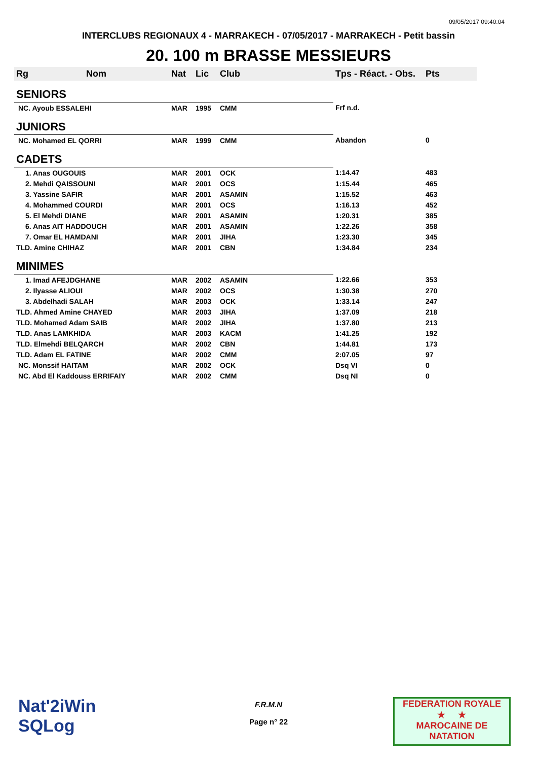09/05/2017 09:40:04
INTERCLUBS REGIONAUX 4 - MARRAKECH - 07/05/2017 - MARRAKECH - Petit bassin
20. 100 m BRASSE MESSIEURS
| Rg | Nom | Nat | Lic | Club | Tps - Réact. - Obs. | Pts |
| --- | --- | --- | --- | --- | --- | --- |
| SENIORS | | | | | | |
| NC. Ayoub ESSALEHI | | MAR | 1995 | CMM | Frf n.d. | |
| JUNIORS | | | | | | |
| NC. Mohamed EL QORRI | | MAR | 1999 | CMM | Abandon | 0 |
| CADETS | | | | | | |
| 1. Anas OUGOUIS | | MAR | 2001 | OCK | 1:14.47 | 483 |
| 2. Mehdi QAISSOUNI | | MAR | 2001 | OCS | 1:15.44 | 465 |
| 3. Yassine SAFIR | | MAR | 2001 | ASAMIN | 1:15.52 | 463 |
| 4. Mohammed COURDI | | MAR | 2001 | OCS | 1:16.13 | 452 |
| 5. El Mehdi DIANE | | MAR | 2001 | ASAMIN | 1:20.31 | 385 |
| 6. Anas AIT HADDOUCH | | MAR | 2001 | ASAMIN | 1:22.26 | 358 |
| 7. Omar EL HAMDANI | | MAR | 2001 | JIHA | 1:23.30 | 345 |
| TLD. Amine CHIHAZ | | MAR | 2001 | CBN | 1:34.84 | 234 |
| MINIMES | | | | | | |
| 1. Imad AFEJDGHANE | | MAR | 2002 | ASAMIN | 1:22.66 | 353 |
| 2. Ilyasse ALIOUI | | MAR | 2002 | OCS | 1:30.38 | 270 |
| 3. Abdelhadi SALAH | | MAR | 2003 | OCK | 1:33.14 | 247 |
| TLD. Ahmed Amine CHAYED | | MAR | 2003 | JIHA | 1:37.09 | 218 |
| TLD. Mohamed Adam SAIB | | MAR | 2002 | JIHA | 1:37.80 | 213 |
| TLD. Anas LAMKHIDA | | MAR | 2003 | KACM | 1:41.25 | 192 |
| TLD. Elmehdi BELQARCH | | MAR | 2002 | CBN | 1:44.81 | 173 |
| TLD. Adam EL FATINE | | MAR | 2002 | CMM | 2:07.05 | 97 |
| NC. Monssif HAITAM | | MAR | 2002 | OCK | Dsq VI | 0 |
| NC. Abd El Kaddouss ERRIFAIY | | MAR | 2002 | CMM | Dsq NI | 0 |
Nat'2iWin
SQLog
F.R.M.N
Page n° 22
FEDERATION ROYALE
★ ★
MAROCAINE DE NATATION